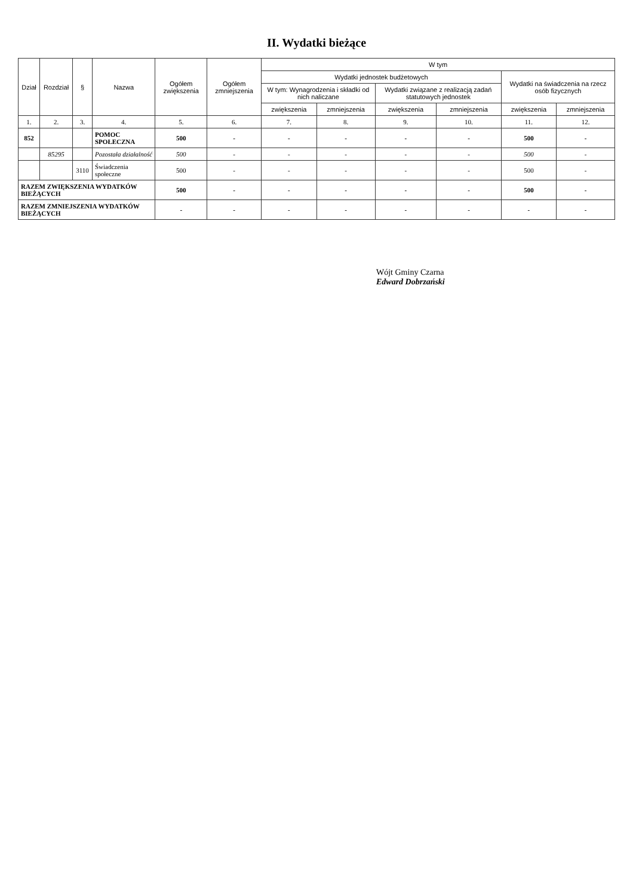II. Wydatki bieżące
| Dział | Rozdział | § | Nazwa | Ogółem zwiększenia | Ogółem zmniejszenia | W tym | | | | | |
| --- | --- | --- | --- | --- | --- | --- | --- | --- | --- | --- | --- |
| | | | | | | Wydatki jednostek budżetowych | | | | Wydatki na świadczenia na rzecz osób fizycznych | |
| | | | | | | W tym: Wynagrodzenia i składki od nich naliczane | | Wydatki związane z realizacją zadań statutowych jednostek | | | |
| | | | | | | zwiększenia | zmniejszenia | zwiększenia | zmniejszenia | zwiększenia | zmniejszenia |
| 1. | 2. | 3. | 4. | 5. | 6. | 7. | 8. | 9. | 10. | 11. | 12. |
| 852 | | | POMOC SPOŁECZNA | 500 | - | - | - | - | - | 500 | - |
| | 85295 | | Pozostała działalność | 500 | - | - | - | - | - | 500 | - |
| | | 3110 | Świadczenia społeczne | 500 | - | - | - | - | - | 500 | - |
| RAZEM ZWIĘKSZENIA WYDATKÓW BIEŻĄCYCH | | | | 500 | - | - | - | - | - | 500 | - |
| RAZEM ZMNIEJSZENIA WYDATKÓW BIEŻĄCYCH | | | | - | - | - | - | - | - | - | - |
Wójt Gminy Czarna
Edward Dobrzański